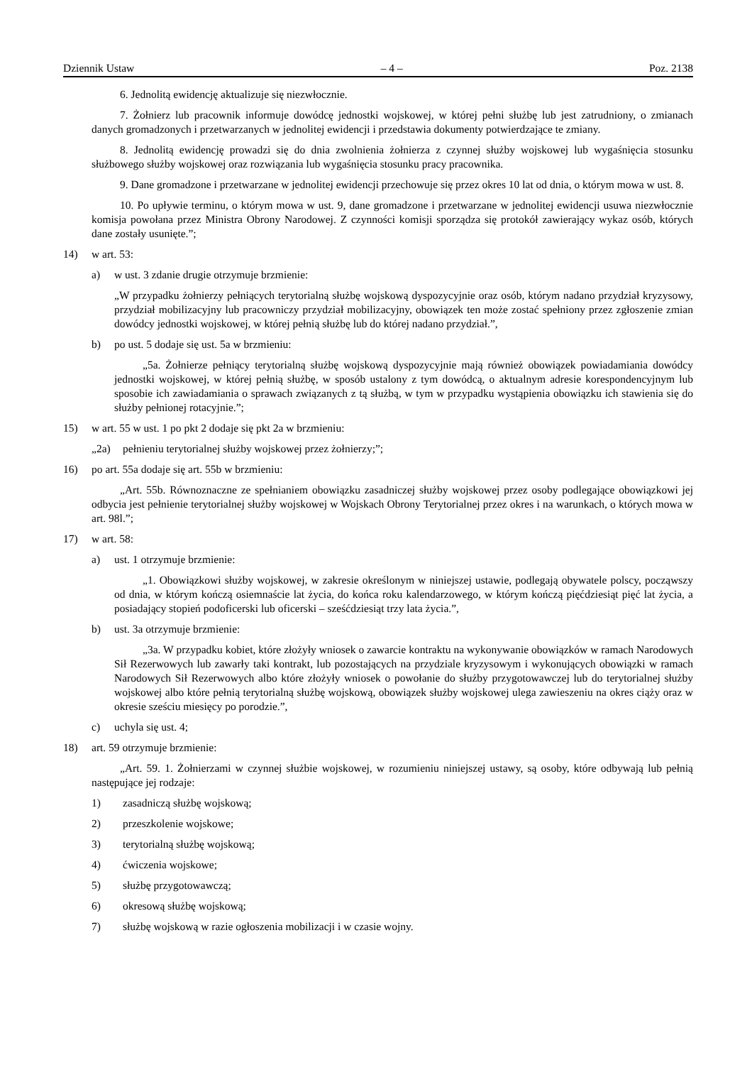Dziennik Ustaw – 4 – Poz. 2138
6. Jednolitą ewidencję aktualizuje się niezwłocznie.
7. Żołnierz lub pracownik informuje dowódcę jednostki wojskowej, w której pełni służbę lub jest zatrudniony, o zmianach danych gromadzonych i przetwarzanych w jednolitej ewidencji i przedstawia dokumenty potwierdzające te zmiany.
8. Jednolitą ewidencję prowadzi się do dnia zwolnienia żołnierza z czynnej służby wojskowej lub wygaśnięcia stosunku służbowego służby wojskowej oraz rozwiązania lub wygaśnięcia stosunku pracy pracownika.
9. Dane gromadzone i przetwarzane w jednolitej ewidencji przechowuje się przez okres 10 lat od dnia, o którym mowa w ust. 8.
10. Po upływie terminu, o którym mowa w ust. 9, dane gromadzone i przetwarzane w jednolitej ewidencji usuwa niezwłocznie komisja powołana przez Ministra Obrony Narodowej. Z czynności komisji sporządza się protokół zawierający wykaz osób, których dane zostały usunięte.”;
14) w art. 53:
a) w ust. 3 zdanie drugie otrzymuje brzmienie:
„W przypadku żołnierzy pełniących terytorialną służbę wojskową dyspozycyjnie oraz osób, którym nadano przydział kryzysowy, przydział mobilizacyjny lub pracowniczy przydział mobilizacyjny, obowiązek ten może zostać spełniony przez zgłoszenie zmian dowódcy jednostki wojskowej, w której pełnią służbę lub do której nadano przydział.”,
b) po ust. 5 dodaje się ust. 5a w brzmieniu:
„5a. Żołnierze pełniący terytorialną służbę wojskową dyspozycyjnie mają również obowiązek powiadamiania dowódcy jednostki wojskowej, w której pełnią służbę, w sposób ustalony z tym dowódcą, o aktualnym adresie korespondencyjnym lub sposobie ich zawiadamiania o sprawach związanych z tą służbą, w tym w przypadku wystąpienia obowiązku ich stawienia się do służby pełnionej rotacyjnie.”;
15) w art. 55 w ust. 1 po pkt 2 dodaje się pkt 2a w brzmieniu:
„2a) pełnieniu terytorialnej służby wojskowej przez żołnierzy;”;
16) po art. 55a dodaje się art. 55b w brzmieniu:
„Art. 55b. Równoznaczne ze spełnianiem obowiązku zasadniczej służby wojskowej przez osoby podlegające obowiązkowi jej odbycia jest pełnienie terytorialnej służby wojskowej w Wojskach Obrony Terytorialnej przez okres i na warunkach, o których mowa w art. 98l.”;
17) w art. 58:
a) ust. 1 otrzymuje brzmienie:
„1. Obowiązkowi służby wojskowej, w zakresie określonym w niniejszej ustawie, podlegają obywatele polscy, począwszy od dnia, w którym kończą osiemnaście lat życia, do końca roku kalendarzowego, w którym kończą pięćdziesiąt pięć lat życia, a posiadający stopień podoficerski lub oficerski – sześćdziesiąt trzy lata życia.”,
b) ust. 3a otrzymuje brzmienie:
„3a. W przypadku kobiet, które złożyły wniosek o zawarcie kontraktu na wykonywanie obowiązków w ramach Narodowych Sił Rezerwowych lub zawarły taki kontrakt, lub pozostających na przydziale kryzysowym i wykonujących obowiązki w ramach Narodowych Sił Rezerwowych albo które złożyły wniosek o powołanie do służby przygotowawczej lub do terytorialnej służby wojskowej albo które pełnią terytorialną służbę wojskową, obowiązek służby wojskowej ulega zawieszeniu na okres ciąży oraz w okresie sześciu miesięcy po porodzie.”,
c) uchyla się ust. 4;
18) art. 59 otrzymuje brzmienie:
„Art. 59. 1. Żołnierzami w czynnej służbie wojskowej, w rozumieniu niniejszej ustawy, są osoby, które odbywają lub pełnią następujące jej rodzaje:
1) zasadniczą służbę wojskową;
2) przeszkolenie wojskowe;
3) terytorialną służbę wojskową;
4) ćwiczenia wojskowe;
5) służbę przygotowawczą;
6) okresową służbę wojskową;
7) służbę wojskową w razie ogłoszenia mobilizacji i w czasie wojny.